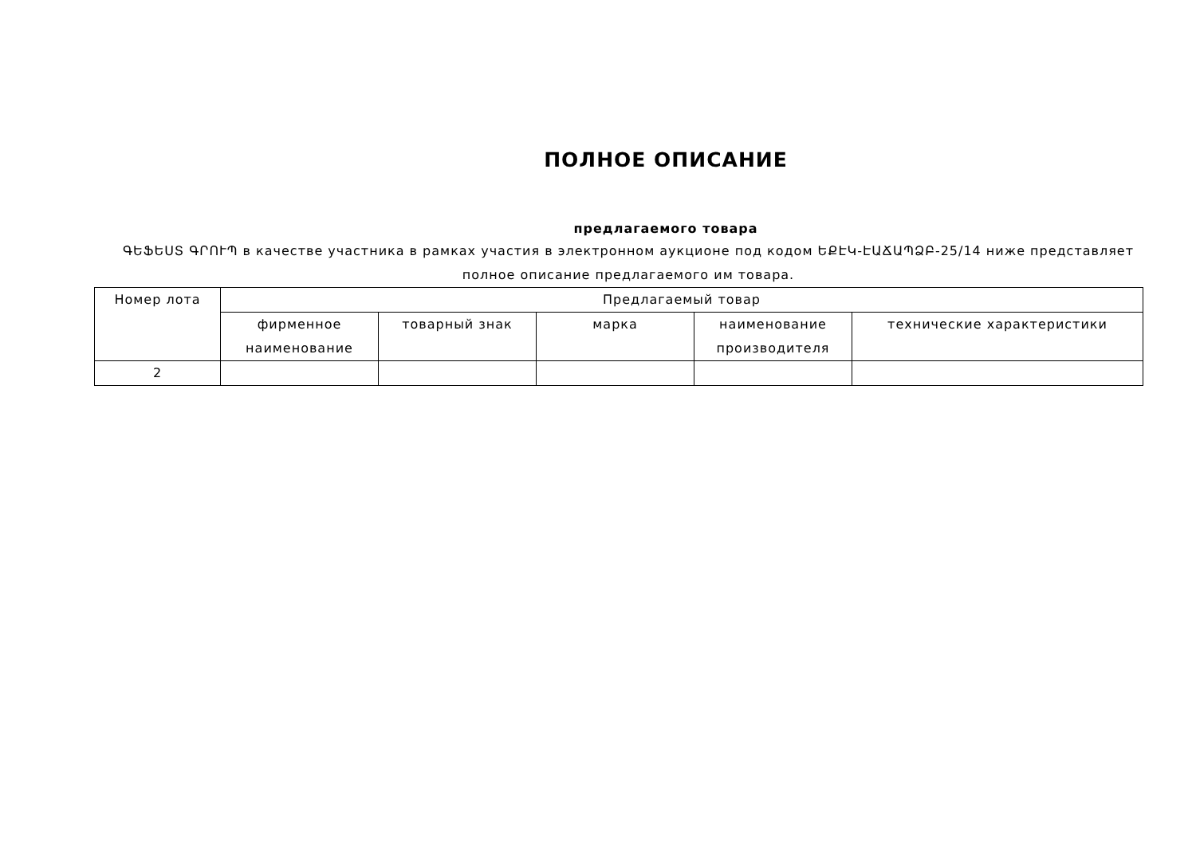ПОЛНОЕ ОПИСАНИЕ
предлагаемого товара
ԳԵՖԵՍՏ ԳՐՈՒՊ в качестве участника в рамках участия в электронном аукционе под кодом ԵՔԷԿ-ԷԱՃԱՊՁԲ-25/14 ниже представляет полное описание предлагаемого им товара.
| Номер лота | Предлагаемый товар | | | | |
| --- | --- | --- | --- | --- | --- |
| | фирменное наименование | товарный знак | марка | наименование производителя | технические характеристики |
| 2 | | | | | |